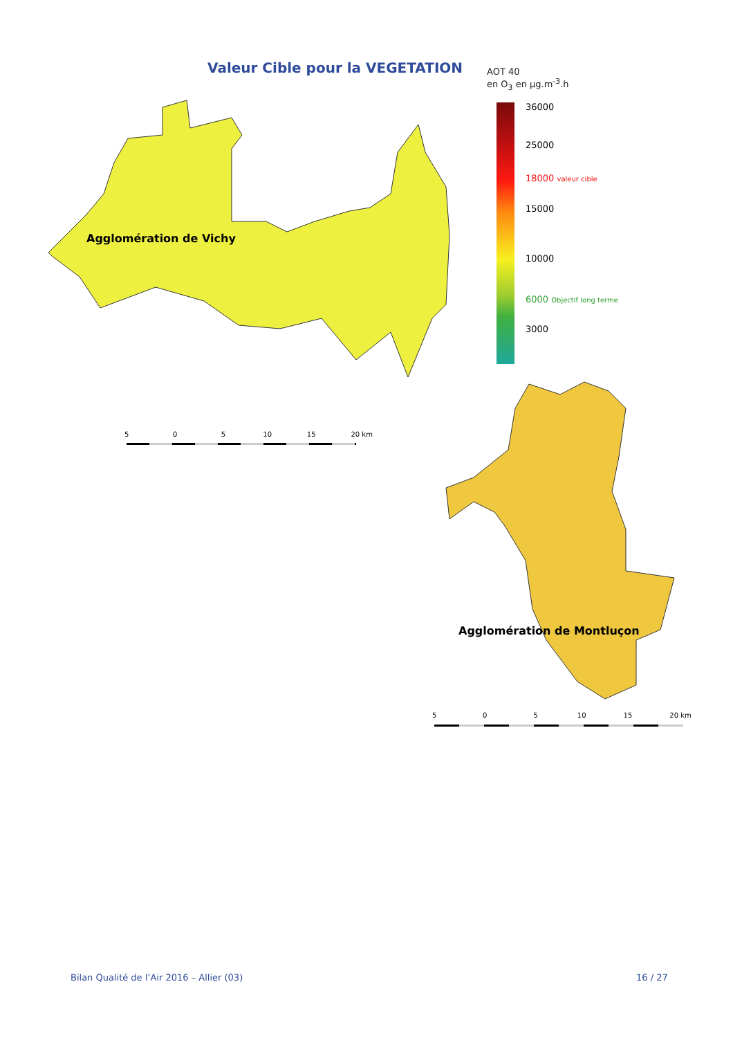Valeur Cible pour la VEGETATION
AOT 40
en O<sub>3</sub> en µg.m<sup>-3</sup>.h
36000
25000
18000 valeur cible
15000
10000
6000 Objectif long terme
3000
Agglomération de Vichy
5 0 5 10 15 20 km
Agglomération de Montluçon
5 0 5 10 15 20 km
Bilan Qualité de l’Air 2016 – Allier (03)
16 / 27